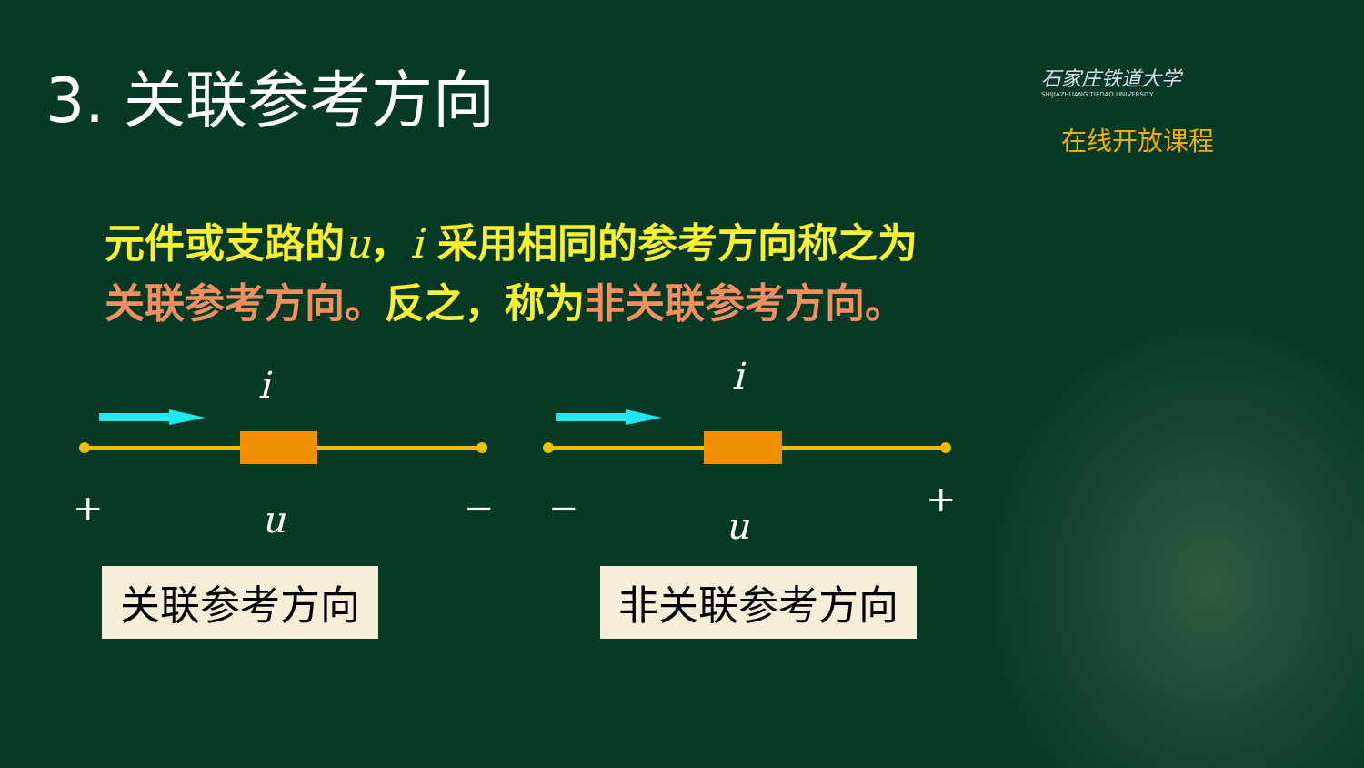3. 关联参考方向
石家庄铁道大学
SHIJIAZHUANG TIEDAO UNIVERSITY
在线开放课程
元件或支路的u，i 采用相同的参考方向称之为
关联参考方向。反之，称为 非关联参考方向。
i i
+ u − − u
+
关联参考方向 非关联参考方向